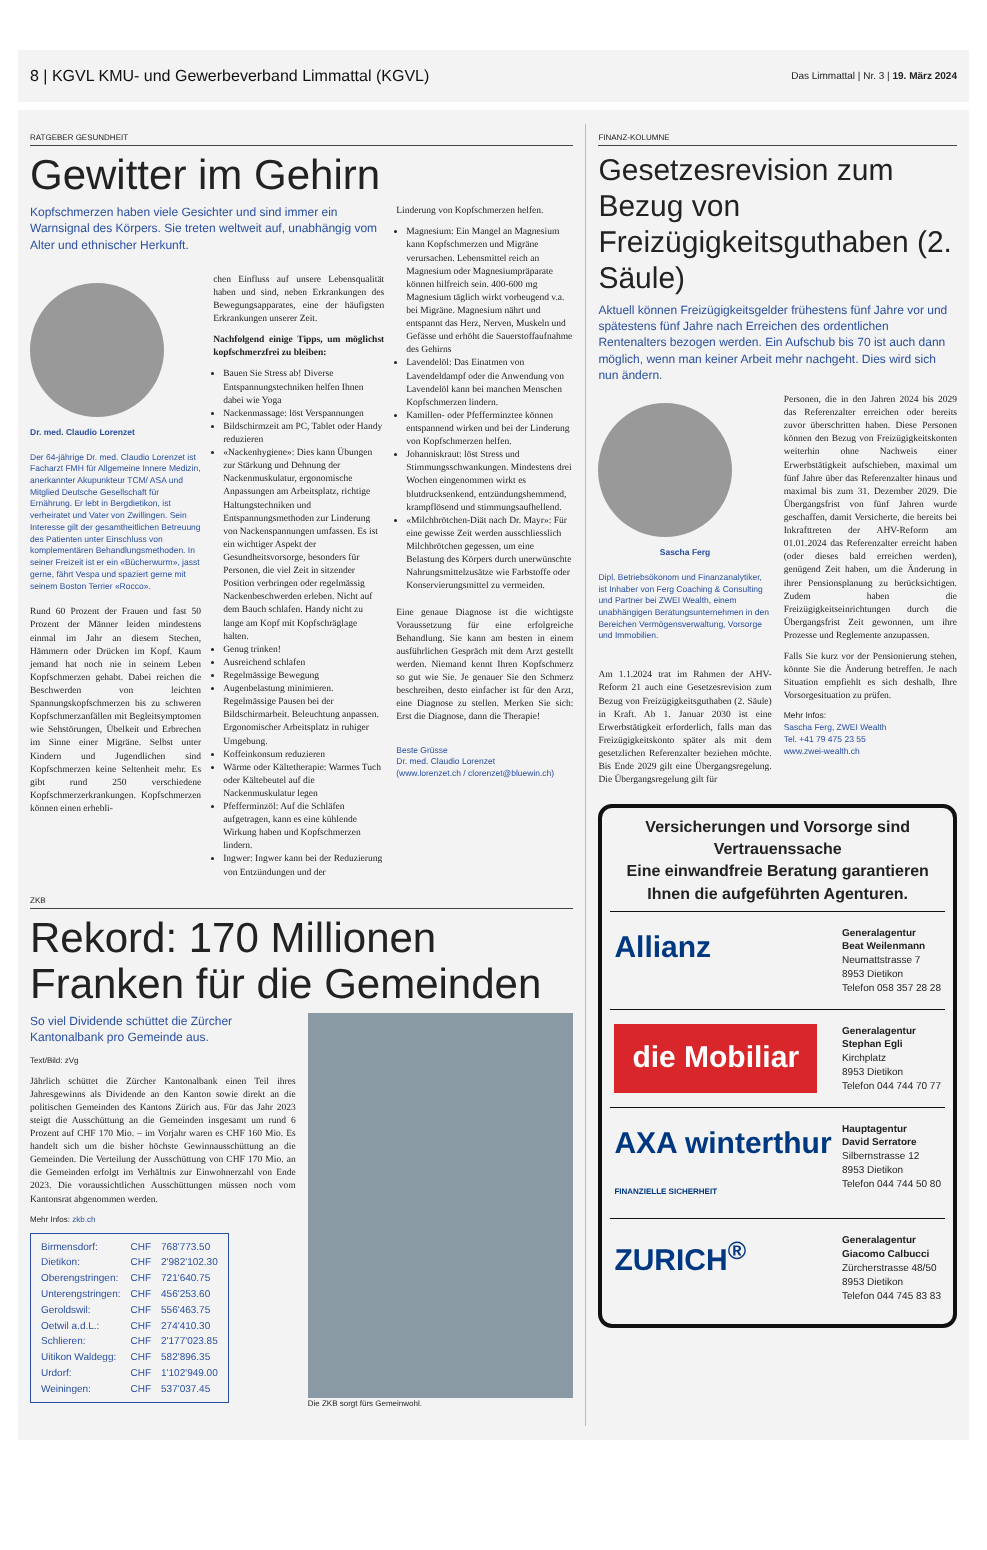8 | KGVL KMU- und Gewerbeverband Limmattal (KGVL)
Das Limmattal | Nr. 3 | 19. März 2024
RATGEBER GESUNDHEIT
Gewitter im Gehirn
Kopfschmerzen haben viele Gesichter und sind immer ein Warnsignal des Körpers. Sie treten weltweit auf, unabhängig vom Alter und ethnischer Herkunft.
Dr. med. Claudio Lorenzet
Der 64-jährige Dr. med. Claudio Lorenzet ist Facharzt FMH für Allgemeine Innere Medizin, anerkannter Akupunkteur TCM/ ASA und Mitglied Deutsche Gesellschaft für Ernährung. Er lebt in Bergdietikon, ist verheiratet und Vater von Zwillingen. Sein Interesse gilt der gesamtheitlichen Betreuung des Patienten unter Einschluss von komplementären Behandlungsmethoden. In seiner Freizeit ist er ein «Bücherwurm», jasst gerne, fährt Vespa und spaziert gerne mit seinem Boston Terrier «Rocco».
Rund 60 Prozent der Frauen und fast 50 Prozent der Männer leiden mindestens einmal im Jahr an diesem Stechen, Hämmern oder Drücken im Kopf. Kaum jemand hat noch nie in seinem Leben Kopfschmerzen gehabt. Dabei reichen die Beschwerden von leichten Spannungskopfschmerzen bis zu schweren Kopfschmerzanfällen mit Begleitsymptomen wie Sehstörungen, Übelkeit und Erbrechen im Sinne einer Migräne. Selbst unter Kindern und Jugendlichen sind Kopfschmerzen keine Seltenheit mehr. Es gibt rund 250 verschiedene Kopfschmerzerkrankungen. Kopfschmerzen können einen erhebli-
chen Einfluss auf unsere Lebensqualität haben und sind, neben Erkrankungen des Bewegungsapparates, eine der häufigsten Erkrankungen unserer Zeit.
Nachfolgend einige Tipps, um möglichst kopfschmerzfrei zu bleiben:
Bauen Sie Stress ab! Diverse Entspannungstechniken helfen Ihnen dabei wie Yoga
Nackenmassage: löst Verspannungen
Bildschirmzeit am PC, Tablet oder Handy reduzieren
«Nackenhygiene»: Dies kann Übungen zur Stärkung und Dehnung der Nackenmuskulatur, ergonomische Anpassungen am Arbeitsplatz, richtige Haltungstechniken und Entspannungsmethoden zur Linderung von Nackenspannungen umfassen. Es ist ein wichtiger Aspekt der Gesundheitsvorsorge, besonders für Personen, die viel Zeit in sitzender Position verbringen oder regelmässig Nackenbeschwerden erleben. Nicht auf dem Bauch schlafen. Handy nicht zu lange am Kopf mit Kopfschräglage halten.
Genug trinken!
Ausreichend schlafen
Regelmässige Bewegung
Augenbelastung minimieren. Regelmässige Pausen bei der Bildschirmarbeit. Beleuchtung anpassen. Ergonomischer Arbeitsplatz in ruhiger Umgebung.
Koffeinkonsum reduzieren
Wärme oder Kältetherapie: Warmes Tuch oder Kältebeutel auf die Nackenmuskulatur legen
Pfefferminzöl: Auf die Schläfen aufgetragen, kann es eine kühlende Wirkung haben und Kopfschmerzen lindern.
Ingwer: Ingwer kann bei der Reduzierung von Entzündungen und der
Linderung von Kopfschmerzen helfen.
Magnesium: Ein Mangel an Magnesium kann Kopfschmerzen und Migräne verursachen. Lebensmittel reich an Magnesium oder Magnesiumpräparate können hilfreich sein. 400-600 mg Magnesium täglich wirkt vorbeugend v.a. bei Migräne. Magnesium nährt und entspannt das Herz, Nerven, Muskeln und Gefässe und erhöht die Sauerstoffaufnahme des Gehirns
Lavendelöl: Das Einatmen von Lavendeldampf oder die Anwendung von Lavendelöl kann bei manchen Menschen Kopfschmerzen lindern.
Kamillen- oder Pfefferminztee können entspannend wirken und bei der Linderung von Kopfschmerzen helfen.
Johanniskraut: löst Stress und Stimmungsschwankungen. Mindestens drei Wochen eingenommen wirkt es blutdrucksenkend, entzündungshemmend, krampflösend und stimmungsaufhellend.
«Milchbrötchen-Diät nach Dr. Mayr»: Für eine gewisse Zeit werden ausschliesslich Milchbrötchen gegessen, um eine Belastung des Körpers durch unerwünschte Nahrungsmittelzusätze wie Farbstoffe oder Konservierungsmittel zu vermeiden.
Eine genaue Diagnose ist die wichtigste Voraussetzung für eine erfolgreiche Behandlung. Sie kann am besten in einem ausführlichen Gespräch mit dem Arzt gestellt werden. Niemand kennt Ihren Kopfschmerz so gut wie Sie. Je genauer Sie den Schmerz beschreiben, desto einfacher ist für den Arzt, eine Diagnose zu stellen. Merken Sie sich: Erst die Diagnose, dann die Therapie!
Beste Grüsse
Dr. med. Claudio Lorenzet
(www.lorenzet.ch / clorenzet@bluewin.ch)
ZKB
Rekord: 170 Millionen Franken für die Gemeinden
So viel Dividende schüttet die Zürcher Kantonalbank pro Gemeinde aus.
Text/Bild: zVg
Jährlich schüttet die Zürcher Kantonalbank einen Teil ihres Jahresgewinns als Dividende an den Kanton sowie direkt an die politischen Gemeinden des Kantons Zürich aus. Für das Jahr 2023 steigt die Ausschüttung an die Gemeinden insgesamt um rund 6 Prozent auf CHF 170 Mio. – im Vorjahr waren es CHF 160 Mio. Es handelt sich um die bisher höchste Gewinnausschüttung an die Gemeinden. Die Verteilung der Ausschüttung von CHF 170 Mio. an die Gemeinden erfolgt im Verhältnis zur Einwohnerzahl von Ende 2023. Die voraussichtlichen Ausschüttungen müssen noch vom Kantonsrat abgenommen werden.
Mehr Infos: zkb.ch
| Birmensdorf: | CHF | 768'773.50 |
| Dietikon: | CHF | 2'982'102.30 |
| Oberengstringen: | CHF | 721'640.75 |
| Unterengstringen: | CHF | 456'253.60 |
| Geroldswil: | CHF | 556'463.75 |
| Oetwil a.d.L.: | CHF | 274'410.30 |
| Schlieren: | CHF | 2'177'023.85 |
| Uitikon Waldegg: | CHF | 582'896.35 |
| Urdorf: | CHF | 1'102'949.00 |
| Weiningen: | CHF | 537'037.45 |
Die ZKB sorgt fürs Gemeinwohl.
FINANZ-KOLUMNE
Gesetzesrevision zum Bezug von Freizügigkeitsguthaben (2. Säule)
Aktuell können Freizügigkeitsgelder frühestens fünf Jahre vor und spätestens fünf Jahre nach Erreichen des ordentlichen Rentenalters bezogen werden. Ein Aufschub bis 70 ist auch dann möglich, wenn man keiner Arbeit mehr nachgeht. Dies wird sich nun ändern.
Sascha Ferg
Dipl. Betriebsökonom und Finanzanalytiker, ist Inhaber von Ferg Coaching & Consulting und Partner bei ZWEI Wealth, einem unabhängigen Beratungsunternehmen in den Bereichen Vermögensverwaltung, Vorsorge und Immobilien.
Am 1.1.2024 trat im Rahmen der AHV-Reform 21 auch eine Gesetzesrevision zum Bezug von Freizügigkeitsguthaben (2. Säule) in Kraft. Ab 1. Januar 2030 ist eine Erwerbstätigkeit erforderlich, falls man das Freizügigkeitskonto später als mit dem gesetzlichen Referenzalter beziehen möchte. Bis Ende 2029 gilt eine Übergangsregelung. Die Übergangsregelung gilt für
Personen, die in den Jahren 2024 bis 2029 das Referenzalter erreichen oder bereits zuvor überschritten haben. Diese Personen können den Bezug von Freizügigkeitskonten weiterhin ohne Nachweis einer Erwerbstätigkeit aufschieben, maximal um fünf Jahre über das Referenzalter hinaus und maximal bis zum 31. Dezember 2029. Die Übergangsfrist von fünf Jahren wurde geschaffen, damit Versicherte, die bereits bei Inkrafttreten der AHV-Reform am 01.01.2024 das Referenzalter erreicht haben (oder dieses bald erreichen werden), genügend Zeit haben, um die Änderung in ihrer Pensionsplanung zu berücksichtigen. Zudem haben die Freizügigkeitseinrichtungen durch die Übergangsfrist Zeit gewonnen, um ihre Prozesse und Reglemente anzupassen.
Falls Sie kurz vor der Pensionierung stehen, könnte Sie die Änderung betreffen. Je nach Situation empfiehlt es sich deshalb, Ihre Vorsorgesituation zu prüfen.
Mehr Infos:
Sascha Ferg, ZWEI Wealth
Tel. +41 79 475 23 55
www.zwei-wealth.ch
Versicherungen und Vorsorge sind Vertrauenssache
Eine einwandfreie Beratung garantieren Ihnen die aufgeführten Agenturen.
Allianz
Generalagentur
Beat Weilenmann
Neumattstrasse 7
8953 Dietikon
Telefon 058 357 28 28
die Mobiliar
Generalagentur
Stephan Egli
Kirchplatz
8953 Dietikon
Telefon 044 744 70 77
AXA winterthur
FINANZIELLE SICHERHEIT
Hauptagentur
David Serratore
Silbernstrasse 12
8953 Dietikon
Telefon 044 744 50 80
ZURICH<sup>®</sup>
Generalagentur
Giacomo Calbucci
Zürcherstrasse 48/50
8953 Dietikon
Telefon 044 745 83 83